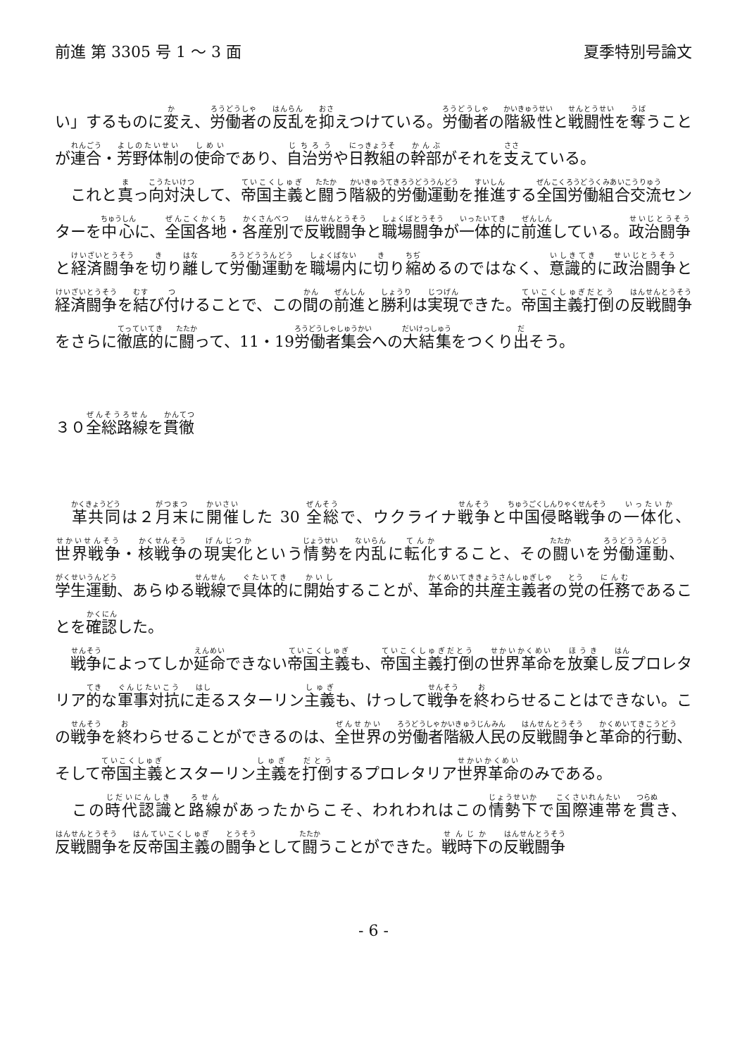前進 第 3305 号 1 ～ 3 面 夏季特別号論文
い」するものに変え、労働者の反乱を抑えつけている。労働者の階級性と戦闘性を奪うことが連合・芳野体制の使命であり、自治労や日教組の幹部がそれを支えている。
　これと真っ向対決して、帝国主義と闘う階級的労働運動を推進する全国労働組合交流センターを中心に、全国各地・各産別で反戦闘争と職場闘争が一体的に前進している。政治闘争と経済闘争を切り離して労働運動を職場内に切り縮めるのではなく、意識的に政治闘争と経済闘争を結び付けることで、この間の前進と勝利は実現できた。帝国主義打倒の反戦闘争をさらに徹底的に闘って、11・19労働者集会への大結集をつくり出そう。
３０全総路線を貫徹
　革共同は２月末に開催した 30 全総で、ウクライナ戦争と中国侵略戦争の一体化、世界戦争・核戦争の現実化という情勢を内乱に転化すること、その闘いを労働運動、学生運動、あらゆる戦線で具体的に開始することが、革命的共産主義者の党の任務であることを確認した。
　戦争によってしか延命できない帝国主義も、帝国主義打倒の世界革命を放棄し反プロレタリア的な軍事対抗に走るスターリン主義も、けっして戦争を終わらせることはできない。この戦争を終わらせることができるのは、全世界の労働者階級人民の反戦闘争と革命的行動、そして帝国主義とスターリン主義を打倒するプロレタリア世界革命のみである。
　この時代認識と路線があったからこそ、われわれはこの情勢下で国際連帯を貫き、反戦闘争を反帝国主義の闘争として闘うことができた。戦時下の反戦闘争
- 6 -